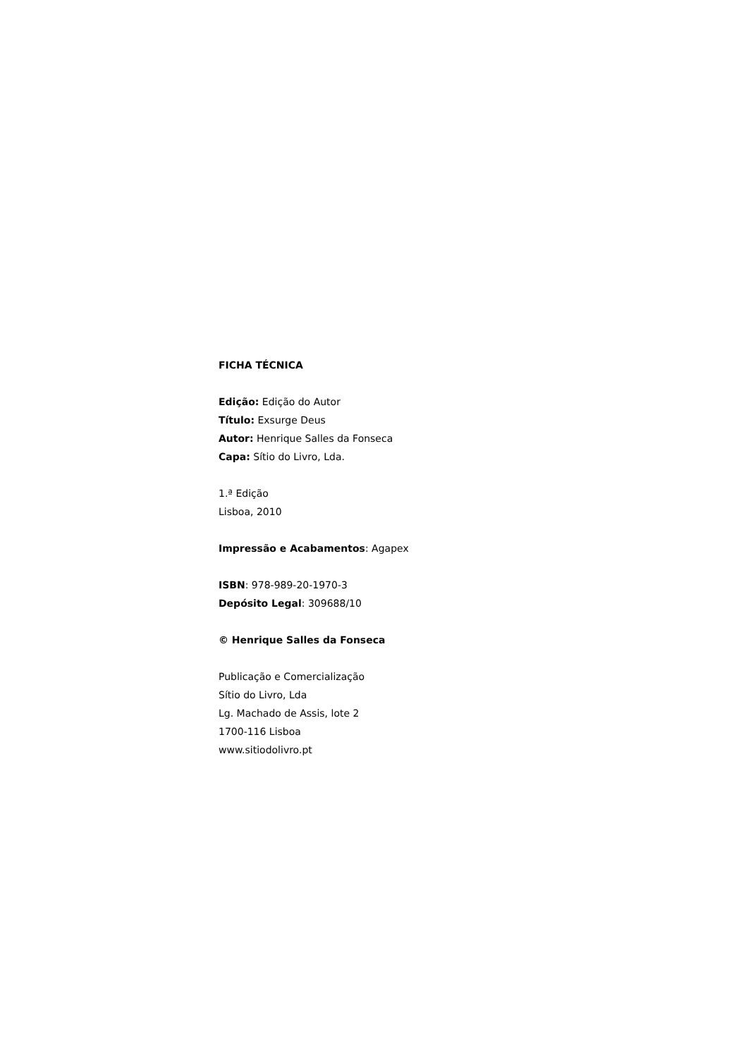FICHA TÉCNICA
Edição: Edição do Autor
Título: Exsurge Deus
Autor: Henrique Salles da Fonseca
Capa: Sítio do Livro, Lda.
1.ª Edição
Lisboa, 2010
Impressão e Acabamentos: Agapex
ISBN: 978-989-20-1970-3
Depósito Legal: 309688/10
© Henrique Salles da Fonseca
Publicação e Comercialização
Sítio do Livro, Lda
Lg. Machado de Assis, lote 2
1700-116 Lisboa
www.sitiodolivro.pt